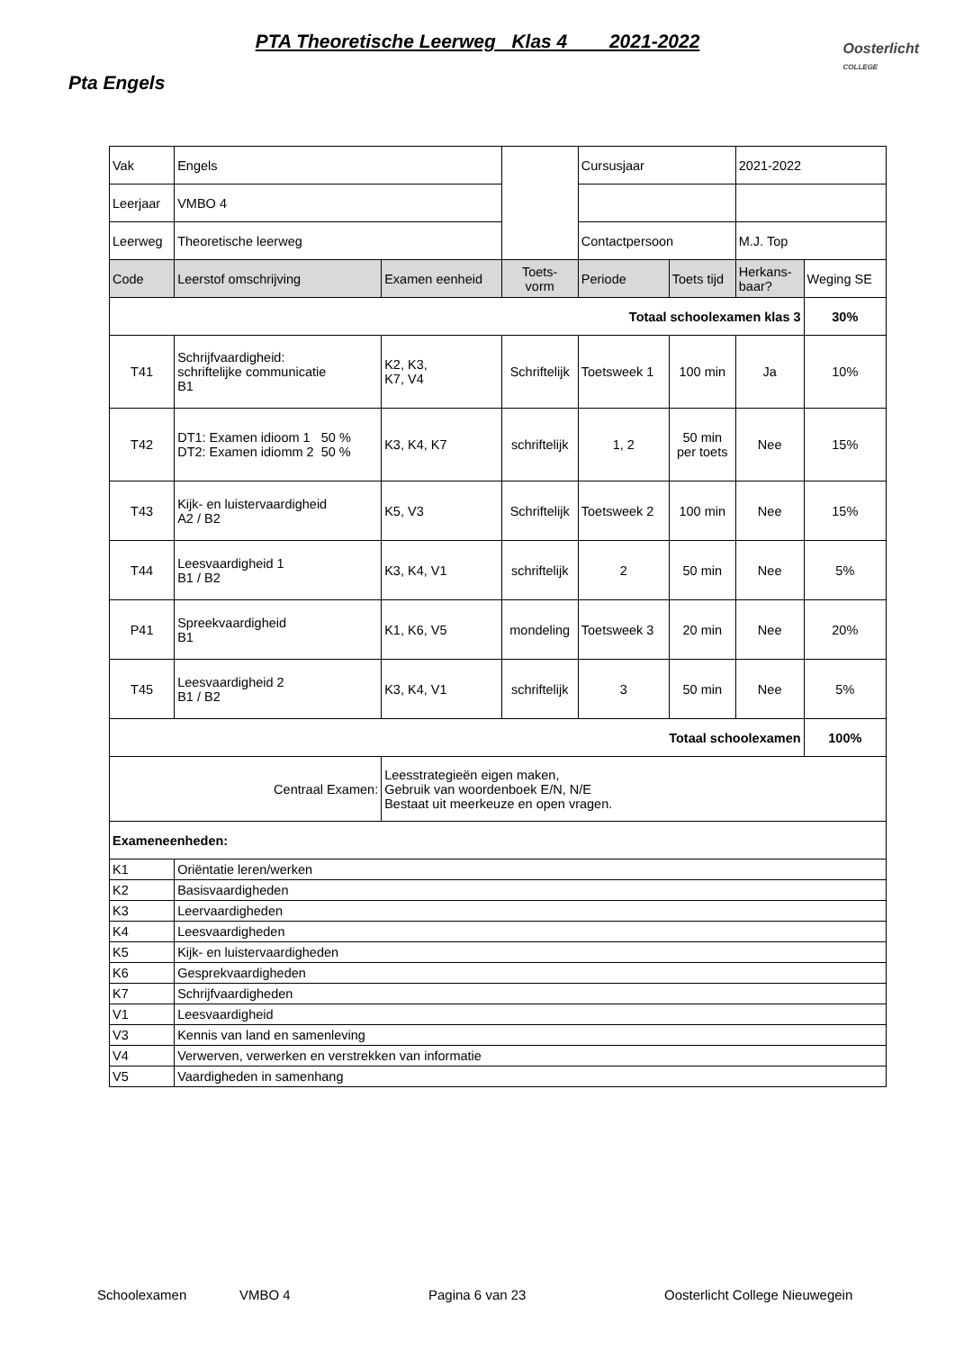PTA Theoretische Leerweg Klas 4 2021-2022
Oosterlicht
COLLEGE
Pta Engels
| Vak | Engels | | | Cursusjaar | | 2021-2022 | |
| Leerjaar | VMBO 4 | | | | | | |
| Leerweg | Theoretische leerweg | | | Contactpersoon | | M.J. Top | |
| Code | Leerstof omschrijving | Examen eenheid | Toets- vorm | Periode | Toets tijd | Herkans- baar? | Weging SE |
| Totaal schoolexamen klas 3 | | | | | | | 30% |
| T41 | Schrijfvaardigheid: schriftelijke communicatie B1 | K2, K3, K7, V4 | Schriftelijk | Toetsweek 1 | 100 min | Ja | 10% |
| T42 | DT1: Examen idioom 1 50 % DT2: Examen idiomm 2 50 % | K3, K4, K7 | schriftelijk | 1, 2 | 50 min per toets | Nee | 15% |
| T43 | Kijk- en luistervaardigheid A2 / B2 | K5, V3 | Schriftelijk | Toetsweek 2 | 100 min | Nee | 15% |
| T44 | Leesvaardigheid 1 B1 / B2 | K3, K4, V1 | schriftelijk | 2 | 50 min | Nee | 5% |
| P41 | Spreekvaardigheid B1 | K1, K6, V5 | mondeling | Toetsweek 3 | 20 min | Nee | 20% |
| T45 | Leesvaardigheid 2 B1 / B2 | K3, K4, V1 | schriftelijk | 3 | 50 min | Nee | 5% |
| Totaal schoolexamen | | | | | | | 100% |
| Centraal Examen: | | Leesstrategieën eigen maken, Gebruik van woordenboek E/N, N/E Bestaat uit meerkeuze en open vragen. | | | | | |
| Exameneenheden: | | | | | | | |
| K1 | Oriëntatie leren/werken | | | | | | |
| K2 | Basisvaardigheden | | | | | | |
| K3 | Leervaardigheden | | | | | | |
| K4 | Leesvaardigheden | | | | | | |
| K5 | Kijk- en luistervaardigheden | | | | | | |
| K6 | Gesprekvaardigheden | | | | | | |
| K7 | Schrijfvaardigheden | | | | | | |
| V1 | Leesvaardigheid | | | | | | |
| V3 | Kennis van land en samenleving | | | | | | |
| V4 | Verwerven, verwerken en verstrekken van informatie | | | | | | |
| V5 | Vaardigheden in samenhang | | | | | | |
Schoolexamen VMBO 4 Pagina 6 van 23 Oosterlicht College Nieuwegein